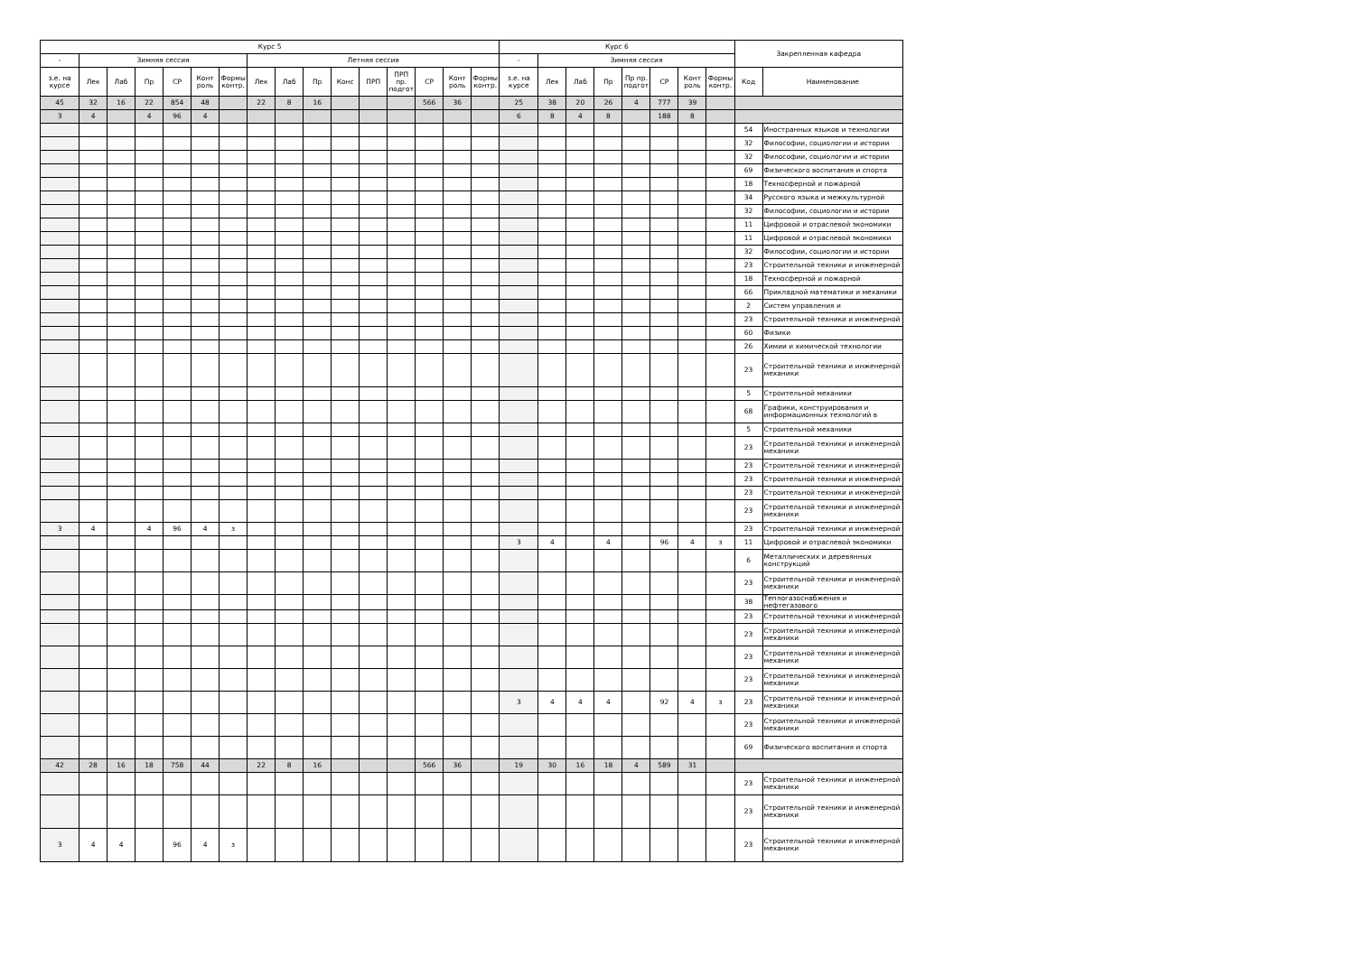| Курс 5 | | | | | | | | | | | | | | | | Курс 6 | | | | | | | | Закрепленная кафедра | |
| --- | --- | --- | --- | --- | --- | --- | --- | --- | --- | --- | --- | --- | --- | --- | --- | --- | --- | --- | --- | --- | --- | --- | --- | --- | --- |
| - | Зимняя сессия | | | | | | Летняя сессия | | | | | | | | | - | Зимняя сессия | | | | | | | | |
| з.е. на курсе | Лек | Лаб | Пр | СР | Конт роль | Формы контр. | Лек | Лаб | Пр | Конс | ПРП | ПРП пр. подгот | СР | Конт роль | Формы контр. | з.е. на курсе | Лек | Лаб | Пр | Пр пр. подгот | СР | Конт роль | Формы контр. | Код | Наименование |
| 45 | 32 | 16 | 22 | 854 | 48 | | 22 | 8 | 16 | | | | 566 | 36 | | 25 | 38 | 20 | 26 | 4 | 777 | 39 | | | |
| 3 | 4 | | 4 | 96 | 4 | | | | | | | | | | | 6 | 8 | 4 | 8 | | 188 | 8 | | | |
| | | | | | | | | | | | | | | | | | | | | | | | | 54 | Иностранных языков и технологии |
| | | | | | | | | | | | | | | | | | | | | | | | | 32 | Философии, социологии и истории |
| | | | | | | | | | | | | | | | | | | | | | | | | 32 | Философии, социологии и истории |
| | | | | | | | | | | | | | | | | | | | | | | | | 69 | Физического воспитания и спорта |
| | | | | | | | | | | | | | | | | | | | | | | | | 18 | Техносферной и пожарной |
| | | | | | | | | | | | | | | | | | | | | | | | | 34 | Русского языка и межкультурной |
| | | | | | | | | | | | | | | | | | | | | | | | | 32 | Философии, социологии и истории |
| | | | | | | | | | | | | | | | | | | | | | | | | 11 | Цифровой и отраслевой экономики |
| | | | | | | | | | | | | | | | | | | | | | | | | 11 | Цифровой и отраслевой экономики |
| | | | | | | | | | | | | | | | | | | | | | | | | 32 | Философии, социологии и истории |
| | | | | | | | | | | | | | | | | | | | | | | | | 23 | Строительной техники и инженерной |
| | | | | | | | | | | | | | | | | | | | | | | | | 18 | Техносферной и пожарной |
| | | | | | | | | | | | | | | | | | | | | | | | | 66 | Прикладной математики и механики |
| | | | | | | | | | | | | | | | | | | | | | | | | 2 | Систем управления и |
| | | | | | | | | | | | | | | | | | | | | | | | | 23 | Строительной техники и инженерной |
| | | | | | | | | | | | | | | | | | | | | | | | | 60 | Физики |
| | | | | | | | | | | | | | | | | | | | | | | | | 26 | Химии и химической технологии |
| | | | | | | | | | | | | | | | | | | | | | | | | 23 | Строительной техники и инженерной механики |
| | | | | | | | | | | | | | | | | | | | | | | | | 5 | Строительной механики |
| | | | | | | | | | | | | | | | | | | | | | | | | 68 | Графики, конструирования и информационных технологий в |
| | | | | | | | | | | | | | | | | | | | | | | | | 5 | Строительной механики |
| | | | | | | | | | | | | | | | | | | | | | | | | 23 | Строительной техники и инженерной механики |
| | | | | | | | | | | | | | | | | | | | | | | | | 23 | Строительной техники и инженерной |
| | | | | | | | | | | | | | | | | | | | | | | | | 23 | Строительной техники и инженерной |
| | | | | | | | | | | | | | | | | | | | | | | | | 23 | Строительной техники и инженерной |
| | | | | | | | | | | | | | | | | | | | | | | | | 23 | Строительной техники и инженерной механики |
| 3 | 4 | | 4 | 96 | 4 | з | | | | | | | | | | | | | | | | | | 23 | Строительной техники и инженерной |
| | | | | | | | | | | | | | | | | 3 | 4 | | 4 | | 96 | 4 | з | 11 | Цифровой и отраслевой экономики |
| | | | | | | | | | | | | | | | | | | | | | | | | 6 | Металлических и деревянных конструкций |
| | | | | | | | | | | | | | | | | | | | | | | | | 23 | Строительной техники и инженерной механики |
| | | | | | | | | | | | | | | | | | | | | | | | | 38 | Теплогазоснабжения и нефтегазового |
| | | | | | | | | | | | | | | | | | | | | | | | | 23 | Строительной техники и инженерной |
| | | | | | | | | | | | | | | | | | | | | | | | | 23 | Строительной техники и инженерной механики |
| | | | | | | | | | | | | | | | | | | | | | | | | 23 | Строительной техники и инженерной механики |
| | | | | | | | | | | | | | | | | | | | | | | | | 23 | Строительной техники и инженерной механики |
| | | | | | | | | | | | | | | | | 3 | 4 | 4 | 4 | | 92 | 4 | з | 23 | Строительной техники и инженерной механики |
| | | | | | | | | | | | | | | | | | | | | | | | | 23 | Строительной техники и инженерной механики |
| | | | | | | | | | | | | | | | | | | | | | | | | 69 | Физического воспитания и спорта |
| 42 | 28 | 16 | 18 | 758 | 44 | | 22 | 8 | 16 | | | | 566 | 36 | | 19 | 30 | 16 | 18 | 4 | 589 | 31 | | | |
| | | | | | | | | | | | | | | | | | | | | | | | | 23 | Строительной техники и инженерной механики |
| | | | | | | | | | | | | | | | | | | | | | | | | 23 | Строительной техники и инженерной механики |
| 3 | 4 | 4 | | 96 | 4 | з | | | | | | | | | | | | | | | | | | 23 | Строительной техники и инженерной механики |